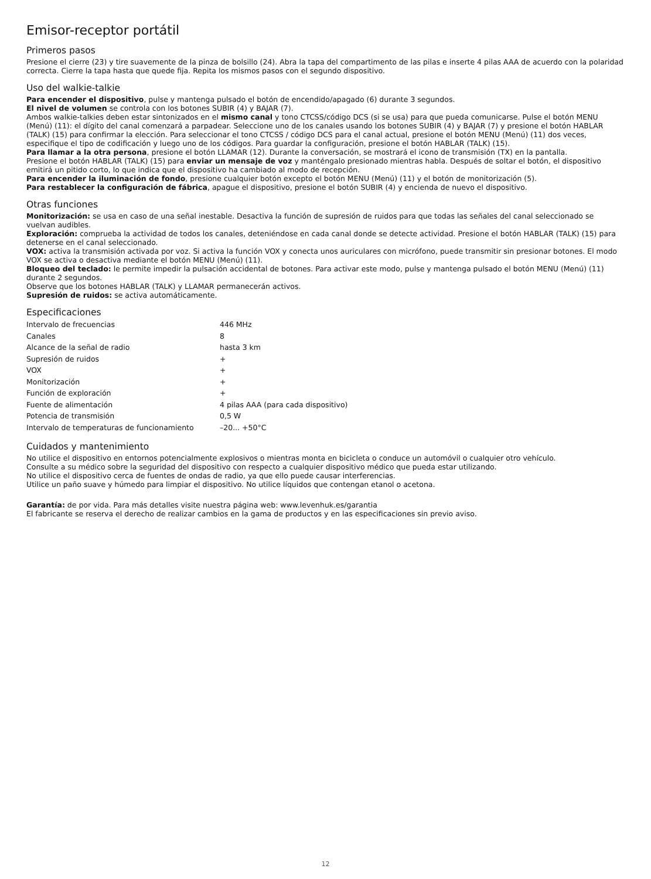Emisor-receptor portátil
Primeros pasos
Presione el cierre (23) y tire suavemente de la pinza de bolsillo (24). Abra la tapa del compartimento de las pilas e inserte 4 pilas AAA de acuerdo con la polaridad correcta. Cierre la tapa hasta que quede fija. Repita los mismos pasos con el segundo dispositivo.
Uso del walkie-talkie
Para encender el dispositivo, pulse y mantenga pulsado el botón de encendido/apagado (6) durante 3 segundos.
El nivel de volumen se controla con los botones SUBIR (4) y BAJAR (7).
Ambos walkie-talkies deben estar sintonizados en el mismo canal y tono CTCSS/código DCS (si se usa) para que pueda comunicarse. Pulse el botón MENU (Menú) (11): el dígito del canal comenzará a parpadear. Seleccione uno de los canales usando los botones SUBIR (4) y BAJAR (7) y presione el botón HABLAR (TALK) (15) para confirmar la elección. Para seleccionar el tono CTCSS / código DCS para el canal actual, presione el botón MENU (Menú) (11) dos veces, especifique el tipo de codificación y luego uno de los códigos. Para guardar la configuración, presione el botón HABLAR (TALK) (15).
Para llamar a la otra persona, presione el botón LLAMAR (12). Durante la conversación, se mostrará el icono de transmisión (TX) en la pantalla.
Presione el botón HABLAR (TALK) (15) para enviar un mensaje de voz y manténgalo presionado mientras habla. Después de soltar el botón, el dispositivo emitirá un pitido corto, lo que indica que el dispositivo ha cambiado al modo de recepción.
Para encender la iluminación de fondo, presione cualquier botón excepto el botón MENU (Menú) (11) y el botón de monitorización (5).
Para restablecer la configuración de fábrica, apague el dispositivo, presione el botón SUBIR (4) y encienda de nuevo el dispositivo.
Otras funciones
Monitorización: se usa en caso de una señal inestable. Desactiva la función de supresión de ruidos para que todas las señales del canal seleccionado se vuelvan audibles.
Exploración: comprueba la actividad de todos los canales, deteniéndose en cada canal donde se detecte actividad. Presione el botón HABLAR (TALK) (15) para detenerse en el canal seleccionado.
VOX: activa la transmisión activada por voz. Si activa la función VOX y conecta unos auriculares con micrófono, puede transmitir sin presionar botones. El modo VOX se activa o desactiva mediante el botón MENU (Menú) (11).
Bloqueo del teclado: le permite impedir la pulsación accidental de botones. Para activar este modo, pulse y mantenga pulsado el botón MENU (Menú) (11) durante 2 segundos.
Observe que los botones HABLAR (TALK) y LLAMAR permanecerán activos.
Supresión de ruidos: se activa automáticamente.
Especificaciones
| Intervalo de frecuencias | 446 MHz |
| Canales | 8 |
| Alcance de la señal de radio | hasta 3 km |
| Supresión de ruidos | + |
| VOX | + |
| Monitorización | + |
| Función de exploración | + |
| Fuente de alimentación | 4 pilas AAA (para cada dispositivo) |
| Potencia de transmisión | 0,5 W |
| Intervalo de temperaturas de funcionamiento | –20... +50°C |
Cuidados y mantenimiento
No utilice el dispositivo en entornos potencialmente explosivos o mientras monta en bicicleta o conduce un automóvil o cualquier otro vehículo.
Consulte a su médico sobre la seguridad del dispositivo con respecto a cualquier dispositivo médico que pueda estar utilizando.
No utilice el dispositivo cerca de fuentes de ondas de radio, ya que ello puede causar interferencias.
Utilice un paño suave y húmedo para limpiar el dispositivo. No utilice líquidos que contengan etanol o acetona.
Garantía: de por vida. Para más detalles visite nuestra página web: www.levenhuk.es/garantia
El fabricante se reserva el derecho de realizar cambios en la gama de productos y en las especificaciones sin previo aviso.
12